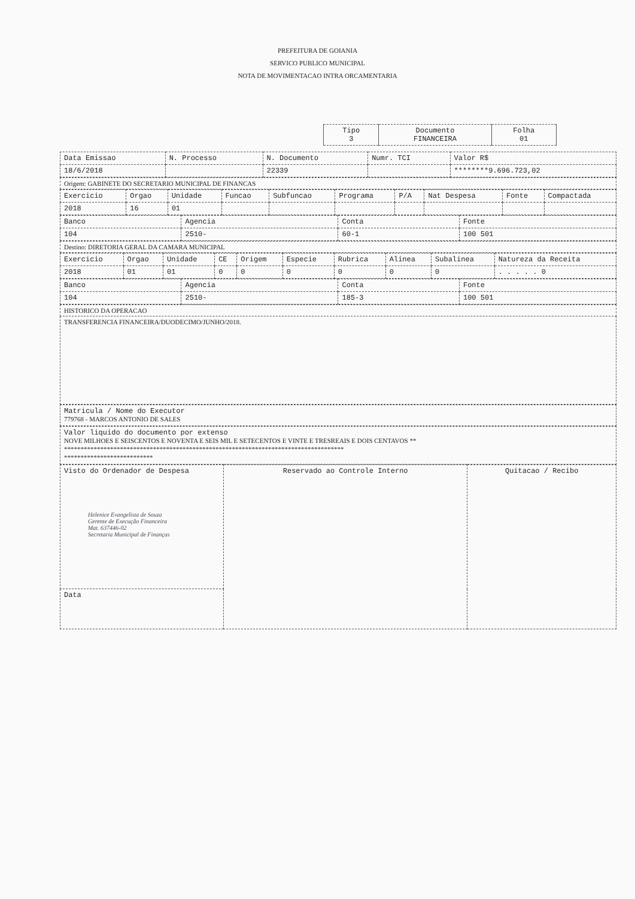PREFEITURA DE GOIANIA
SERVICO PUBLICO MUNICIPAL
NOTA DE MOVIMENTACAO INTRA ORCAMENTARIA
| Tipo 3 | Documento FINANCEIRA | Folha 01 |
| Data Emissao | N. Processo | N. Documento | Numr. TCI | Valor R$ |
| --- | --- | --- | --- | --- |
| 18/6/2018 | | 22339 | | ********9.696.723,02 |
| Origem: GABINETE DO SECRETARIO MUNICIPAL DE FINANCAS |
| Exercicio | Orgao | Unidade | Funcao | Subfuncao | Programa | P/A | Nat Despesa | Fonte | Compactada |
| --- | --- | --- | --- | --- | --- | --- | --- | --- | --- |
| 2018 | 16 | 01 | | | | | | | |
| Banco | Agencia | Conta | Fonte |
| --- | --- | --- | --- |
| 104 | 2510- | 60-1 | 100 501 |
| Destino: DIRETORIA GERAL DA CAMARA MUNICIPAL |
| Exercicio | Orgao | Unidade | CE | Origem | Especie | Rubrica | Alinea | Subalinea | Natureza da Receita |
| --- | --- | --- | --- | --- | --- | --- | --- | --- | --- |
| 2018 | 01 | 01 | 0 | 0 | 0 | 0 | 0 | 0 | . . . . . 0 |
| Banco | Agencia | Conta | Fonte |
| --- | --- | --- | --- |
| 104 | 2510- | 185-3 | 100 501 |
| HISTORICO DA OPERACAO |
| TRANSFERENCIA FINANCEIRA/DUODECIMO/JUNHO/2018. |
| Matricula / Nome do Executor 779768 - MARCOS ANTONIO DE SALES |
| Valor liquido do documento por extenso NOVE MILHOES E SEISCENTOS E NOVENTA E SEIS MIL E SETECENTOS E VINTE E TRESREAIS E DOIS CENTAVOS ** ************************************************************************************* *************************** |
| Visto do Ordenador de Despesa Helenice Evangelista de Souza Gerente de Execução Financeira Mat. 637446-02 Secretaria Municipal de Finanças | Reservado ao Controle Interno | Quitacao / Recibo |
| Data | | |